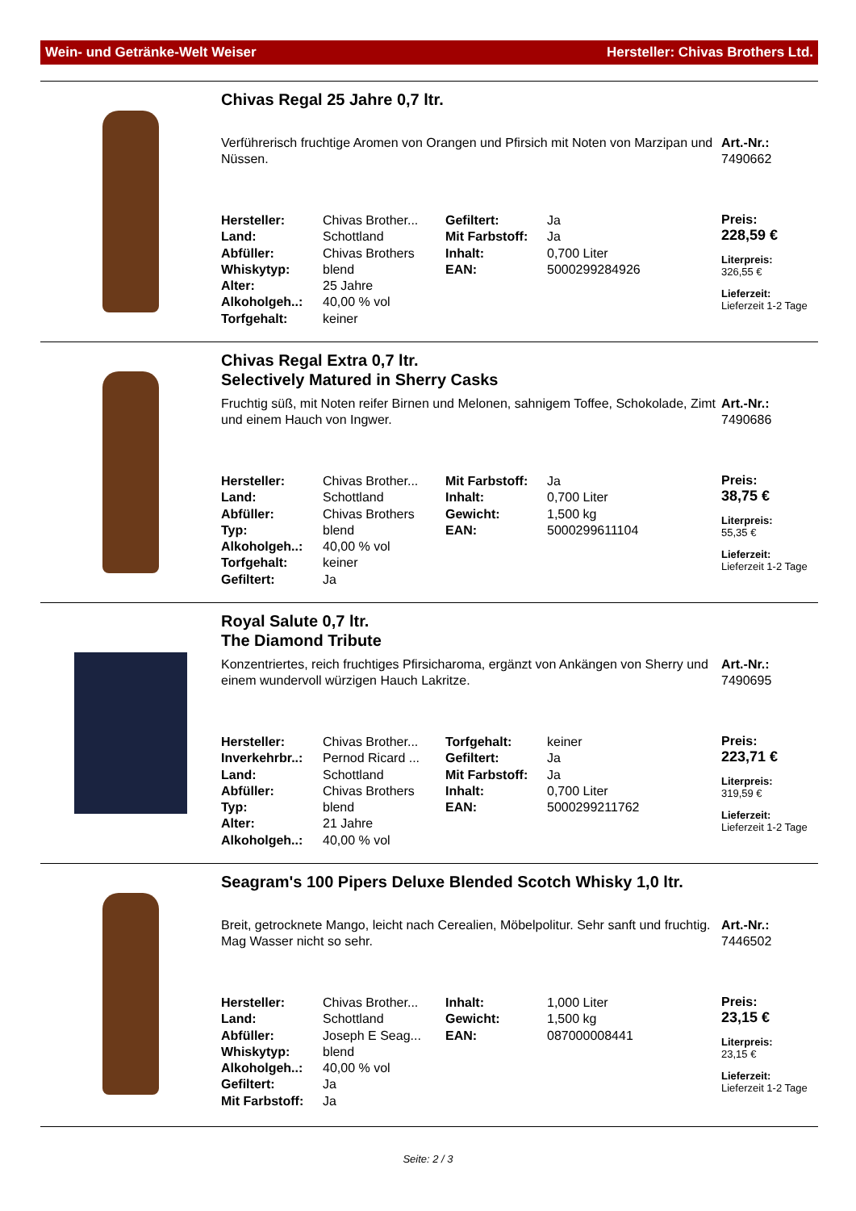Wein- und Getränke-Welt Weiser Hersteller: Chivas Brothers Ltd.
Chivas Regal 25 Jahre 0,7 ltr.
Verführerisch fruchtige Aromen von Orangen und Pfirsich mit Noten von Marzipan und Nüssen.
| Hersteller: | Chivas Brother... | Gefiltert: | Ja |
| Land: | Schottland | Mit Farbstoff: | Ja |
| Abfüller: | Chivas Brothers | Inhalt: | 0,700 Liter |
| Whiskytyp: | blend | EAN: | 5000299284926 |
| Alter: | 25 Jahre | | |
| Alkoholgeh..: | 40,00 % vol | | |
| Torfgehalt: | keiner | | |
Art.-Nr.:
7490662
Preis:
228,59 €
Literpreis:
326,55 €
Lieferzeit:
Lieferzeit 1-2 Tage
Chivas Regal Extra 0,7 ltr.
Selectively Matured in Sherry Casks
Fruchtig süß, mit Noten reifer Birnen und Melonen, sahnigem Toffee, Schokolade, Zimt und einem Hauch von Ingwer.
| Hersteller: | Chivas Brother... | Mit Farbstoff: | Ja |
| Land: | Schottland | Inhalt: | 0,700 Liter |
| Abfüller: | Chivas Brothers | Gewicht: | 1,500 kg |
| Typ: | blend | EAN: | 5000299611104 |
| Alkoholgeh..: | 40,00 % vol | | |
| Torfgehalt: | keiner | | |
| Gefiltert: | Ja | | |
Art.-Nr.:
7490686
Preis:
38,75 €
Literpreis:
55,35 €
Lieferzeit:
Lieferzeit 1-2 Tage
Royal Salute 0,7 ltr.
The Diamond Tribute
Konzentriertes, reich fruchtiges Pfirsicharoma, ergänzt von Ankängen von Sherry und einem wundervoll würzigen Hauch Lakritze.
| Hersteller: | Chivas Brother... | Torfgehalt: | keiner |
| Inverkehrbr..: | Pernod Ricard ... | Gefiltert: | Ja |
| Land: | Schottland | Mit Farbstoff: | Ja |
| Abfüller: | Chivas Brothers | Inhalt: | 0,700 Liter |
| Typ: | blend | EAN: | 5000299211762 |
| Alter: | 21 Jahre | | |
| Alkoholgeh..: | 40,00 % vol | | |
Art.-Nr.:
7490695
Preis:
223,71 €
Literpreis:
319,59 €
Lieferzeit:
Lieferzeit 1-2 Tage
Seagram's 100 Pipers Deluxe Blended Scotch Whisky 1,0 ltr.
Breit, getrocknete Mango, leicht nach Cerealien, Möbelpolitur. Sehr sanft und fruchtig. Mag Wasser nicht so sehr.
| Hersteller: | Chivas Brother... | Inhalt: | 1,000 Liter |
| Land: | Schottland | Gewicht: | 1,500 kg |
| Abfüller: | Joseph E Seag... | EAN: | 087000008441 |
| Whiskytyp: | blend | | |
| Alkoholgeh..: | 40,00 % vol | | |
| Gefiltert: | Ja | | |
| Mit Farbstoff: | Ja | | |
Art.-Nr.:
7446502
Preis:
23,15 €
Literpreis:
23,15 €
Lieferzeit:
Lieferzeit 1-2 Tage
Seite: 2 / 3